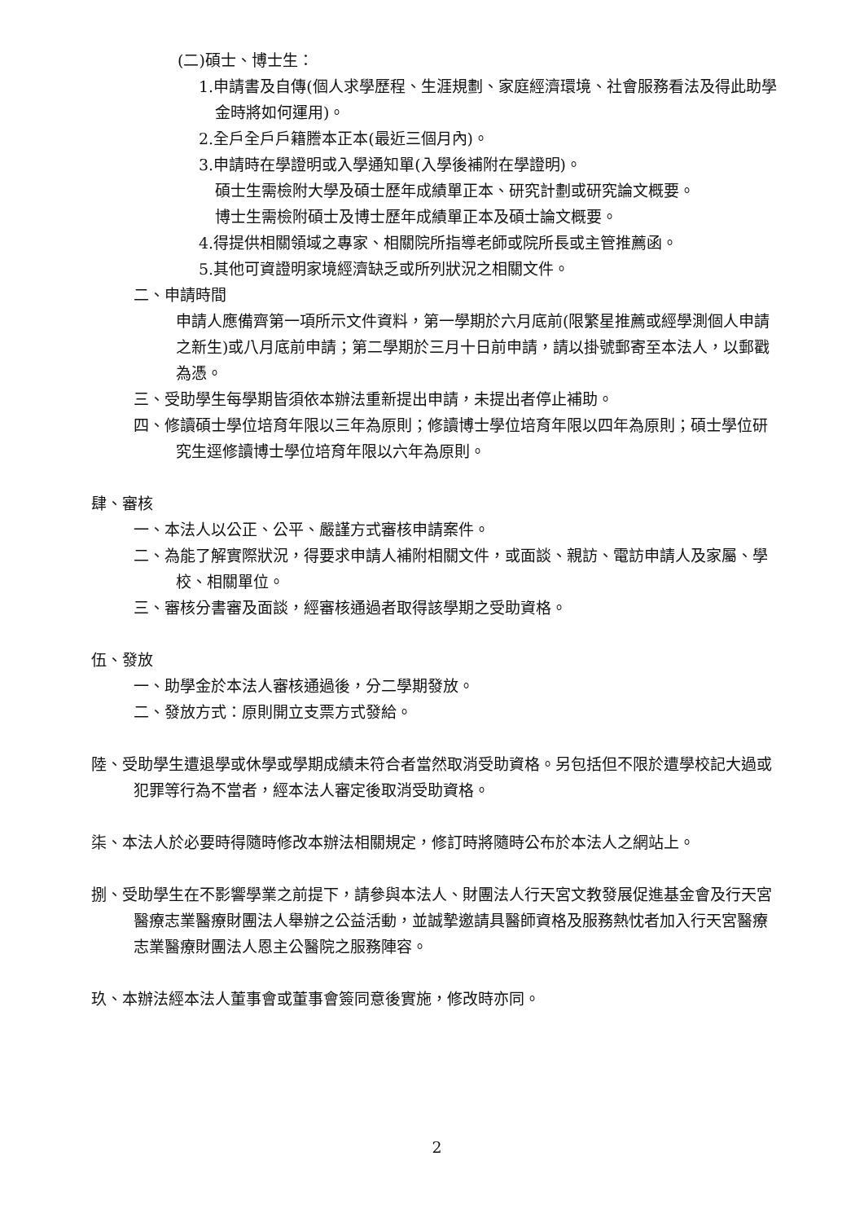(二)碩士、博士生：
1.申請書及自傳(個人求學歷程、生涯規劃、家庭經濟環境、社會服務看法及得此助學金時將如何運用)。
2.全戶全戶戶籍謄本正本(最近三個月內)。
3.申請時在學證明或入學通知單(入學後補附在學證明)。
碩士生需檢附大學及碩士歷年成績單正本、研究計劃或研究論文概要。
博士生需檢附碩士及博士歷年成績單正本及碩士論文概要。
4.得提供相關領域之專家、相關院所指導老師或院所長或主管推薦函。
5.其他可資證明家境經濟缺乏或所列狀況之相關文件。
二、申請時間
申請人應備齊第一項所示文件資料，第一學期於六月底前(限繁星推薦或經學測個人申請之新生)或八月底前申請；第二學期於三月十日前申請，請以掛號郵寄至本法人，以郵戳為憑。
三、受助學生每學期皆須依本辦法重新提出申請，未提出者停止補助。
四、修讀碩士學位培育年限以三年為原則；修讀博士學位培育年限以四年為原則；碩士學位研究生逕修讀博士學位培育年限以六年為原則。
肆、審核
一、本法人以公正、公平、嚴謹方式審核申請案件。
二、為能了解實際狀況，得要求申請人補附相關文件，或面談、親訪、電訪申請人及家屬、學校、相關單位。
三、審核分書審及面談，經審核通過者取得該學期之受助資格。
伍、發放
一、助學金於本法人審核通過後，分二學期發放。
二、發放方式：原則開立支票方式發給。
陸、受助學生遭退學或休學或學期成績未符合者當然取消受助資格。另包括但不限於遭學校記大過或犯罪等行為不當者，經本法人審定後取消受助資格。
柒、本法人於必要時得隨時修改本辦法相關規定，修訂時將隨時公布於本法人之網站上。
捌、受助學生在不影響學業之前提下，請參與本法人、財團法人行天宮文教發展促進基金會及行天宮醫療志業醫療財團法人舉辦之公益活動，並誠摯邀請具醫師資格及服務熱忱者加入行天宮醫療志業醫療財團法人恩主公醫院之服務陣容。
玖、本辦法經本法人董事會或董事會簽同意後實施，修改時亦同。
2